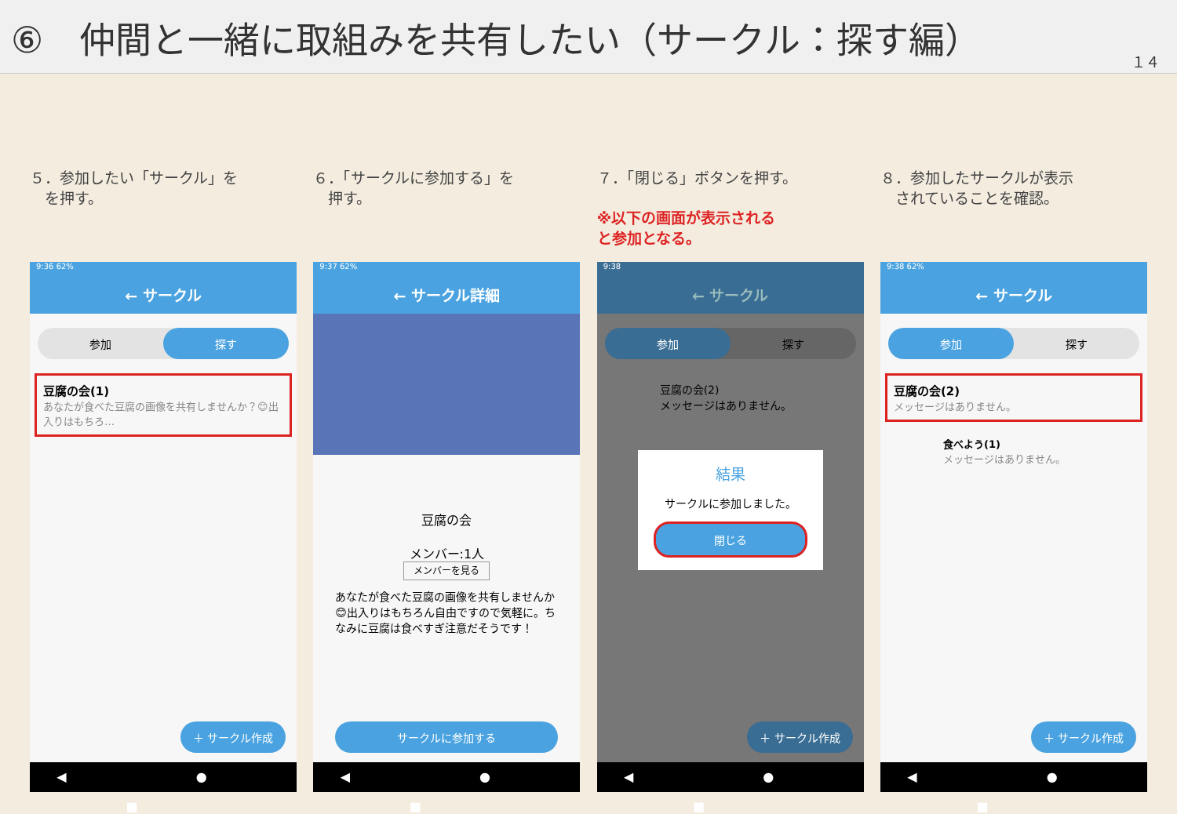⑥　仲間と一緒に取組みを共有したい（サークル：探す編）
１４
５．参加したい「サークル」を
　を押す。
9:36 62%
← サークル
参加 探す
豆腐の会(1)
あなたが食べた豆腐の画像を共有しませんか？😊出入りはもちろ…
＋ サークル作成
◀ ● ■
６．「サークルに参加する」を
　押す。
9:37 62%
← サークル詳細
豆腐の会
メンバー:1人
メンバーを見る
あなたが食べた豆腐の画像を共有しませんか😊出入りはもちろん自由ですので気軽に。ちなみに豆腐は食べすぎ注意だそうです！
サークルに参加する
◀ ● ■
７．「閉じる」ボタンを押す。
※以下の画面が表示される
と参加となる。
9:38
← サークル
参加 探す
豆腐の会(2)
メッセージはありません。
結果
サークルに参加しました。
閉じる
＋ サークル作成
◀ ● ■
８．参加したサークルが表示
　されていることを確認。
9:38 62%
← サークル
参加 探す
豆腐の会(2)
メッセージはありません。
食べよう(1)
メッセージはありません。
＋ サークル作成
◀ ● ■